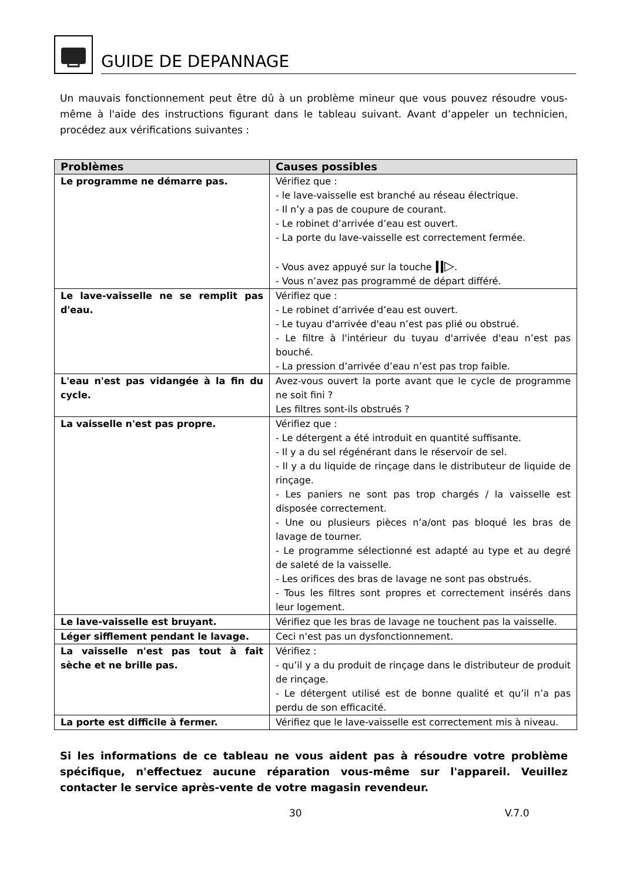GUIDE DE DEPANNAGE
Un mauvais fonctionnement peut être dû à un problème mineur que vous pouvez résoudre vous-même à l'aide des instructions figurant dans le tableau suivant. Avant d’appeler un technicien, procédez aux vérifications suivantes :
| Problèmes | Causes possibles |
| --- | --- |
| Le programme ne démarre pas. | Vérifiez que : - le lave-vaisselle est branché au réseau électrique. - Il n’y a pas de coupure de courant. - Le robinet d’arrivée d’eau est ouvert. - La porte du lave-vaisselle est correctement fermée. - Vous avez appuyé sur la touche ǀǀ▷ . - Vous n’avez pas programmé de départ différé. |
| Le lave-vaisselle ne se remplit pas d'eau. | Vérifiez que : - Le robinet d’arrivée d’eau est ouvert. - Le tuyau d'arrivée d'eau n’est pas plié ou obstrué. - Le filtre à l'intérieur du tuyau d'arrivée d'eau n’est pas bouché. - La pression d’arrivée d’eau n’est pas trop faible. |
| L'eau n'est pas vidangée à la fin du cycle. | Avez-vous ouvert la porte avant que le cycle de programme ne soit fini ? Les filtres sont-ils obstrués ? |
| La vaisselle n'est pas propre. | Vérifiez que : - Le détergent a été introduit en quantité suffisante. - Il y a du sel régénérant dans le réservoir de sel. - Il y a du liquide de rinçage dans le distributeur de liquide de rinçage. - Les paniers ne sont pas trop chargés / la vaisselle est disposée correctement. - Une ou plusieurs pièces n’a/ont pas bloqué les bras de lavage de tourner. - Le programme sélectionné est adapté au type et au degré de saleté de la vaisselle. - Les orifices des bras de lavage ne sont pas obstrués. - Tous les filtres sont propres et correctement insérés dans leur logement. |
| Le lave-vaisselle est bruyant. | Vérifiez que les bras de lavage ne touchent pas la vaisselle. |
| Léger sifflement pendant le lavage. | Ceci n'est pas un dysfonctionnement. |
| La vaisselle n'est pas tout à fait sèche et ne brille pas. | Vérifiez : - qu’il y a du produit de rinçage dans le distributeur de produit de rinçage. - Le détergent utilisé est de bonne qualité et qu’il n’a pas perdu de son efficacité. |
| La porte est difficile à fermer. | Vérifiez que le lave-vaisselle est correctement mis à niveau. |
Si les informations de ce tableau ne vous aident pas à résoudre votre problème spécifique, n'effectuez aucune réparation vous-même sur l'appareil. Veuillez contacter le service après-vente de votre magasin revendeur.
30 V.7.0